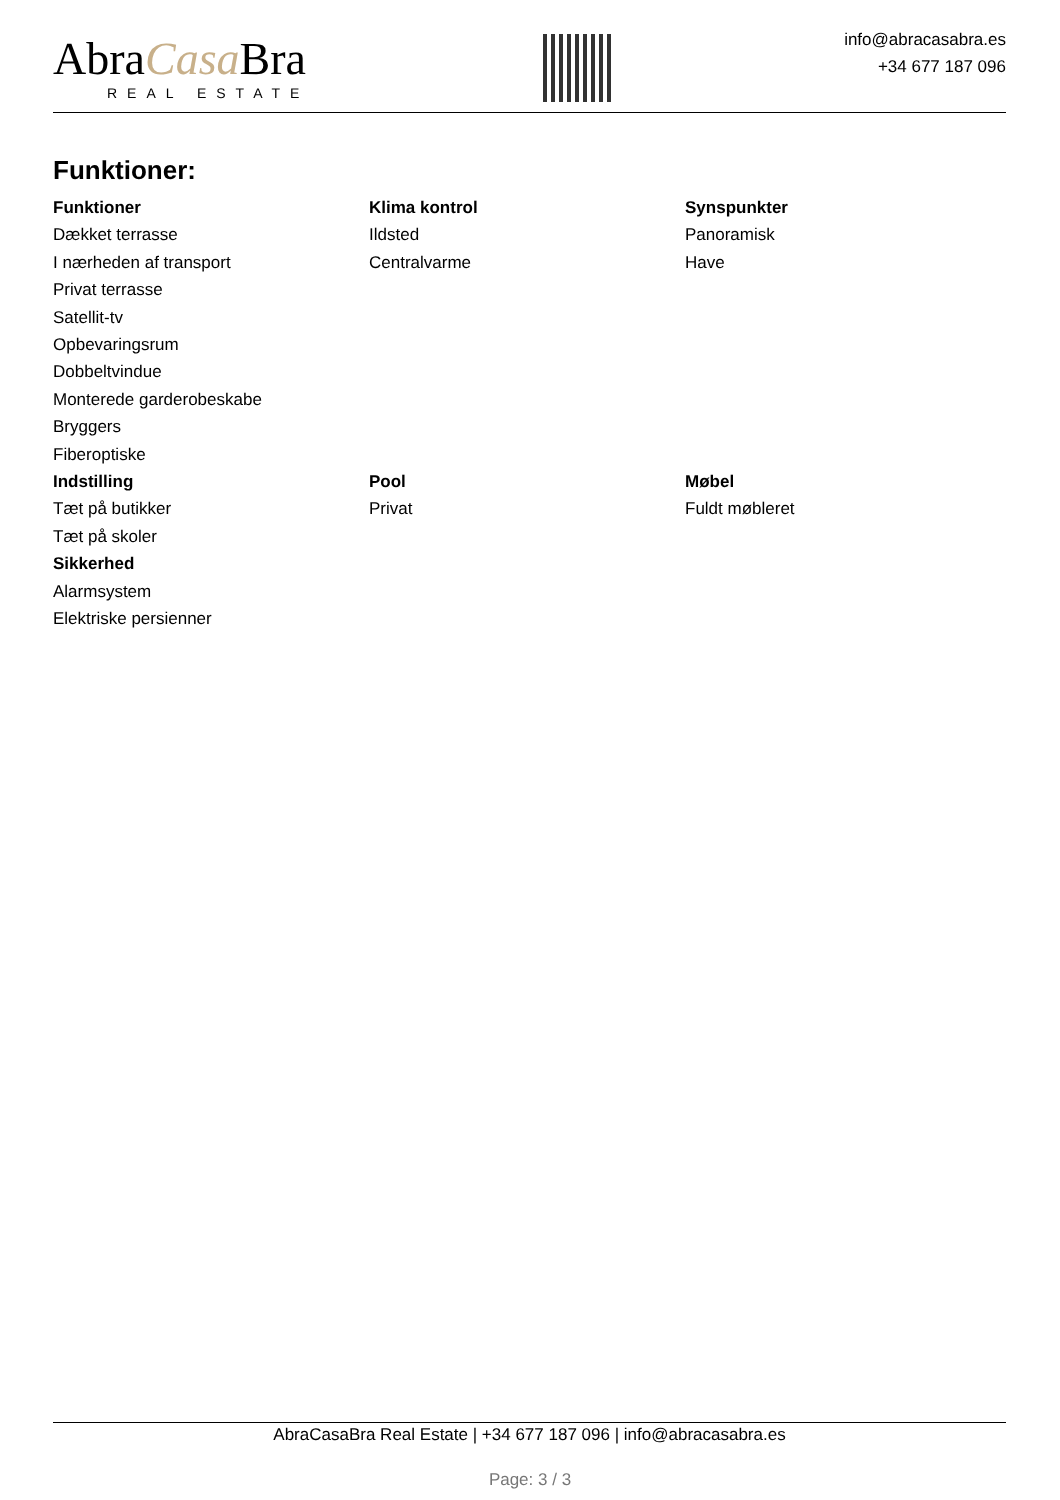AbraCasa Bra
REAL ESTATE
info@abracasabra.es
+34 677 187 096
Funktioner:
Funktioner
Dækket terrasse
I nærheden af transport
Privat terrasse
Satellit-tv
Opbevaringsrum
Dobbeltvindue
Monterede garderobeskabe
Bryggers
Fiberoptiske
Klima kontrol
Ildsted
Centralvarme
Synspunkter
Panoramisk
Have
Indstilling
Tæt på butikker
Tæt på skoler
Sikkerhed
Alarmsystem
Elektriske persienner
Pool
Privat
Møbel
Fuldt møbleret
AbraCasaBra Real Estate | +34 677 187 096 | info@abracasabra.es
Page: 3 / 3